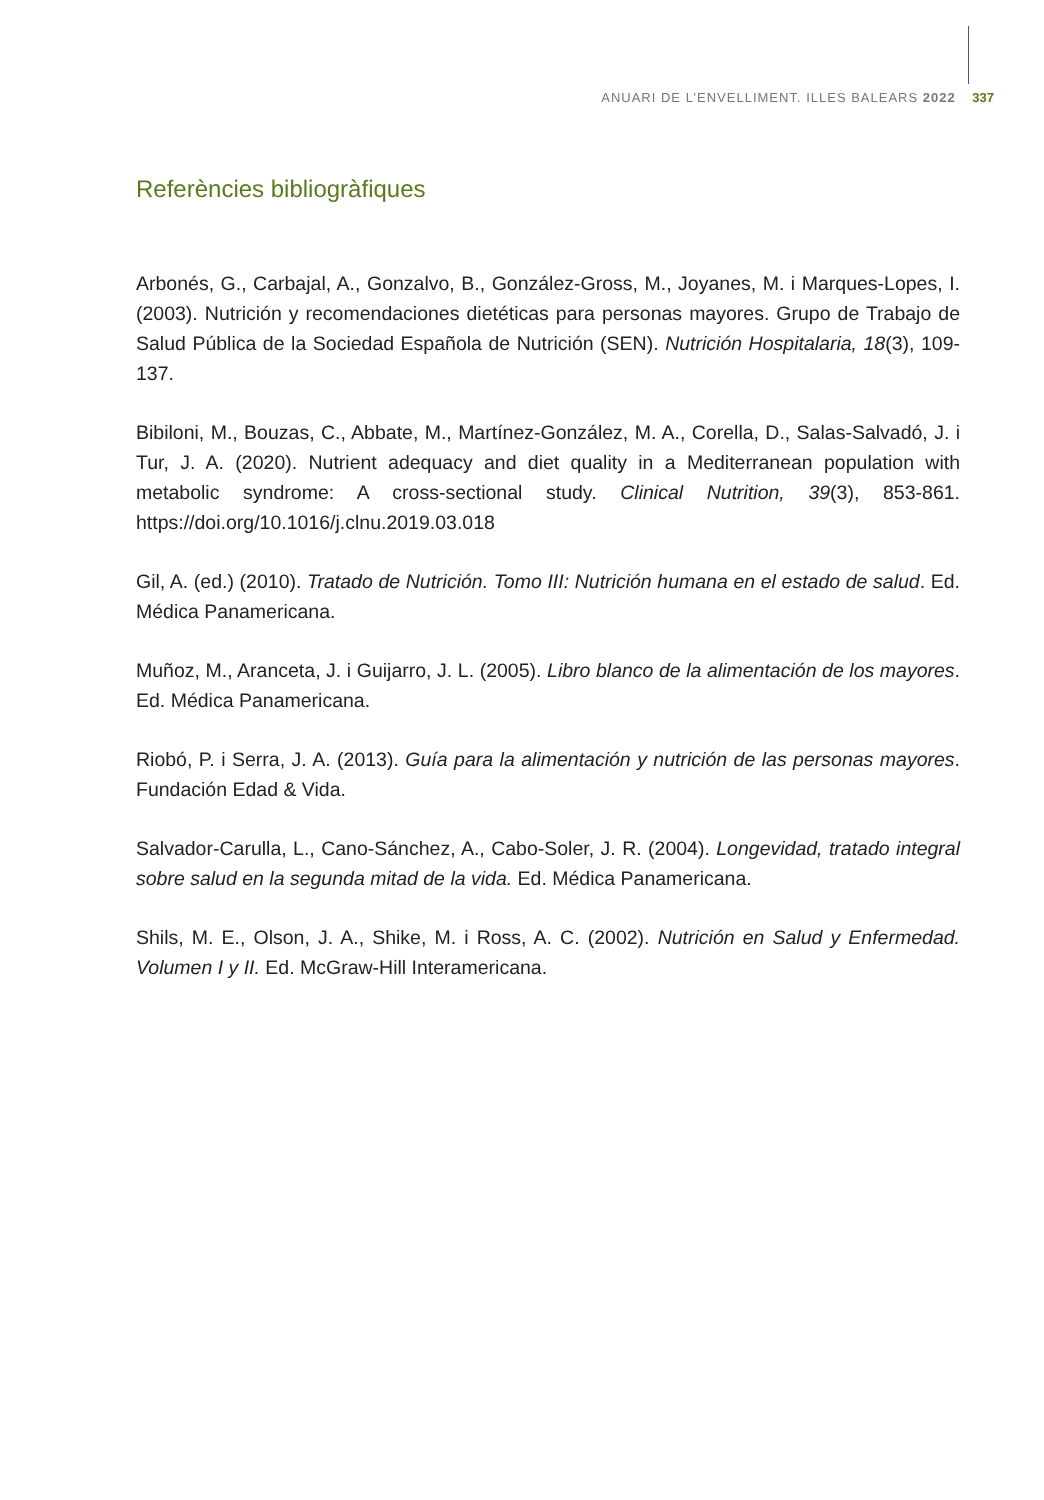ANUARI DE L’ENVELLIMENT. ILLES BALEARS 2022 337
Referències bibliogràfiques
Arbonés, G., Carbajal, A., Gonzalvo, B., González-Gross, M., Joyanes, M. i Marques-Lopes, I. (2003). Nutrición y recomendaciones dietéticas para personas mayores. Grupo de Trabajo de Salud Pública de la Sociedad Española de Nutrición (SEN). Nutrición Hospitalaria, 18(3), 109-137.
Bibiloni, M., Bouzas, C., Abbate, M., Martínez-González, M. A., Corella, D., Salas-Salvadó, J. i Tur, J. A. (2020). Nutrient adequacy and diet quality in a Mediterranean population with metabolic syndrome: A cross-sectional study. Clinical Nutrition, 39(3), 853-861. https://doi.org/10.1016/j.clnu.2019.03.018
Gil, A. (ed.) (2010). Tratado de Nutrición. Tomo III: Nutrición humana en el estado de salud. Ed. Médica Panamericana.
Muñoz, M., Aranceta, J. i Guijarro, J. L. (2005). Libro blanco de la alimentación de los mayores. Ed. Médica Panamericana.
Riobó, P. i Serra, J. A. (2013). Guía para la alimentación y nutrición de las personas mayores. Fundación Edad & Vida.
Salvador-Carulla, L., Cano-Sánchez, A., Cabo-Soler, J. R. (2004). Longevidad, tratado integral sobre salud en la segunda mitad de la vida. Ed. Médica Panamericana.
Shils, M. E., Olson, J. A., Shike, M. i Ross, A. C. (2002). Nutrición en Salud y Enfermedad. Volumen I y II. Ed. McGraw-Hill Interamericana.